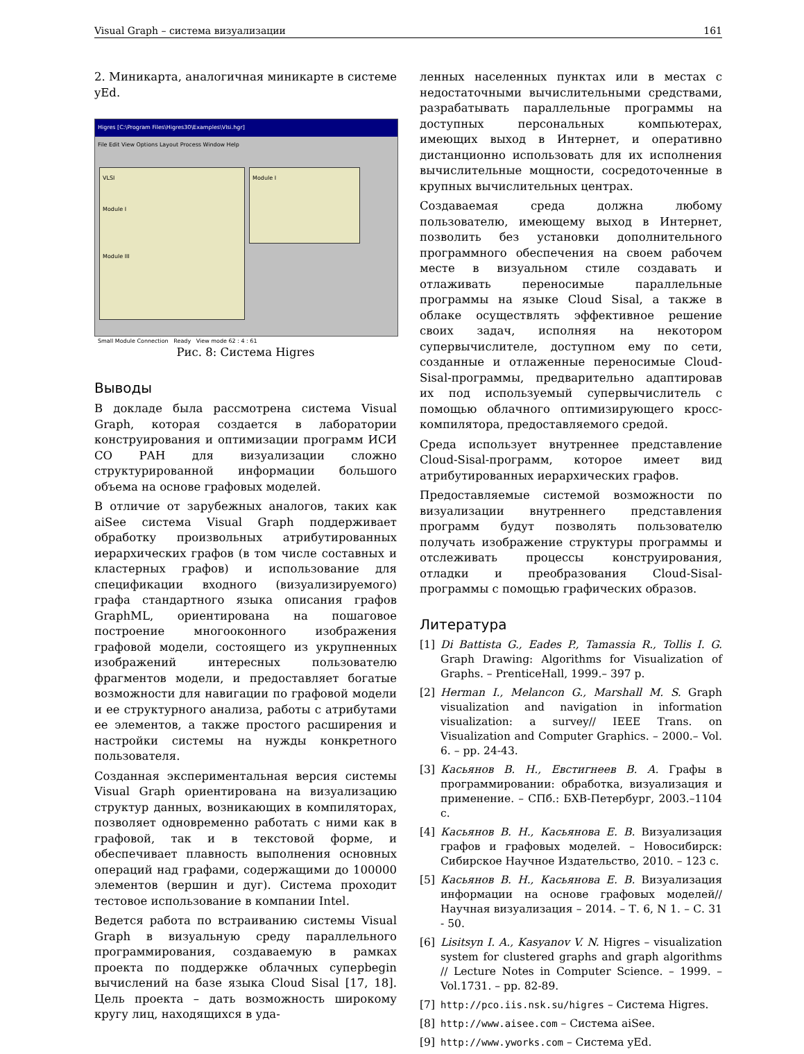Visual Graph – система визуализации 161
2. Миникарта, аналогичная миникарте в системе yEd.
Higres [C:\Program Files\Higres30\Examples\Vlsi.hgr]
File Edit View Options Layout Process Window Help
VLSI
Module I
Module III
Module I
Small Module Connection Ready View mode 62 : 4 : 61
Рис. 8: Система Higres
Выводы
В докладе была рассмотрена система Visual Graph, которая создается в лаборатории конструирования и оптимизации программ ИСИ СО РАН для визуализации сложно структурированной информации большого объема на основе графовых моделей.
В отличие от зарубежных аналогов, таких как aiSee система Visual Graph поддерживает обработку произвольных атрибутированных иерархических графов (в том числе составных и кластерных графов) и использование для спецификации входного (визуализируемого) графа стандартного языка описания графов GraphML, ориентирована на пошаговое построение многооконного изображения графовой модели, состоящего из укрупненных изображений интересных пользователю фрагментов модели, и предоставляет богатые возможности для навигации по графовой модели и ее структурного анализа, работы с атрибутами ее элементов, а также простого расширения и настройки системы на нужды конкретного пользователя.
Созданная экспериментальная версия системы Visual Graph ориентирована на визуализацию структур данных, возникающих в компиляторах, позволяет одновременно работать с ними как в графовой, так и в текстовой форме, и обеспечивает плавность выполнения основных операций над графами, содержащими до 100000 элементов (вершин и дуг). Система проходит тестовое использование в компании Intel.
Ведется работа по встраиванию системы Visual Graph в визуальную среду параллельного программирования, создаваемую в рамках проекта по поддержке облачных суперbegin вычислений на базе языка Cloud Sisal [17, 18]. Цель проекта – дать возможность широкому кругу лиц, находящихся в уда-
ленных населенных пунктах или в местах с недостаточными вычислительными средствами, разрабатывать параллельные программы на доступных персональных компьютерах, имеющих выход в Интернет, и оперативно дистанционно использовать для их исполнения вычислительные мощности, сосредоточенные в крупных вычислительных центрах.
Создаваемая среда должна любому пользователю, имеющему выход в Интернет, позволить без установки дополнительного программного обеспечения на своем рабочем месте в визуальном стиле создавать и отлаживать переносимые параллельные программы на языке Cloud Sisal, а также в облаке осуществлять эффективное решение своих задач, исполняя на некотором супервычислителе, доступном ему по сети, созданные и отлаженные переносимые Cloud-Sisal-программы, предварительно адаптировав их под используемый супервычислитель с помощью облачного оптимизирующего кросс-компилятора, предоставляемого средой.
Среда использует внутреннее представление Cloud-Sisal-программ, которое имеет вид атрибутированных иерархических графов.
Предоставляемые системой возможности по визуализации внутреннего представления программ будут позволять пользователю получать изображение структуры программы и отслеживать процессы конструирования, отладки и преобразования Cloud-Sisal-программы с помощью графических образов.
Литература
[1] Di Battista G., Eades P., Tamassia R., Tollis I. G. Graph Drawing: Algorithms for Visualization of Graphs. – PrenticeHall, 1999.– 397 p.
[2] Herman I., Melancon G., Marshall M. S. Graph visualization and navigation in information visualization: a survey// IEEE Trans. on Visualization and Computer Graphics. – 2000.– Vol. 6. – pp. 24-43.
[3] Касьянов В. Н., Евстигнеев В. А. Графы в программировании: обработка, визуализация и применение. – СПб.: БХВ-Петербург, 2003.–1104 с.
[4] Касьянов В. Н., Касьянова Е. В. Визуализация графов и графовых моделей. – Новосибирск: Сибирское Научное Издательство, 2010. – 123 с.
[5] Касьянов В. Н., Касьянова Е. В. Визуализация информации на основе графовых моделей// Научная визуализация – 2014. – Т. 6, N 1. – С. 31 - 50.
[6] Lisitsyn I. A., Kasyanov V. N. Higres – visualization system for clustered graphs and graph algorithms // Lecture Notes in Computer Science. – 1999. – Vol.1731. – pp. 82-89.
[7] http://pco.iis.nsk.su/higres – Система Higres.
[8] http://www.aisee.com – Система aiSee.
[9] http://www.yworks.com – Система yEd.